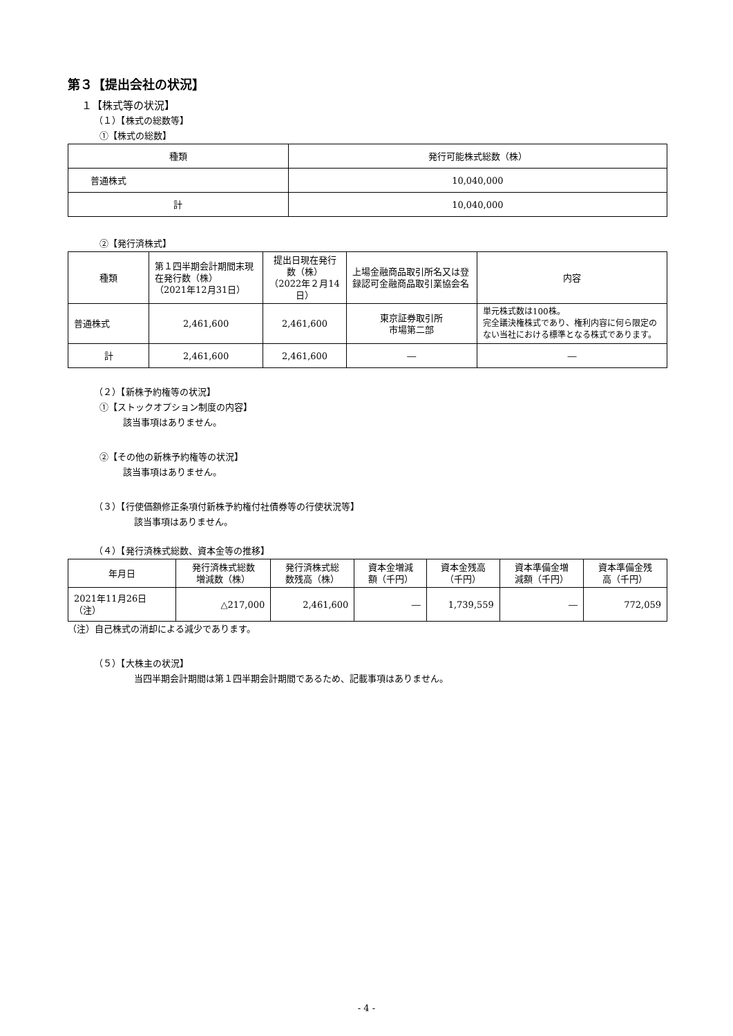第３【提出会社の状況】
１【株式等の状況】
（１）【株式の総数等】
①【株式の総数】
| 種類 | 発行可能株式総数（株） |
| --- | --- |
| 普通株式 | 10,040,000 |
| 計 | 10,040,000 |
②【発行済株式】
| 種類 | 第１四半期会計期間末現在発行数（株） （2021年12月31日） | 提出日現在発行数（株） （2022年２月14日） | 上場金融商品取引所名又は登録認可金融商品取引業協会名 | 内容 |
| --- | --- | --- | --- | --- |
| 普通株式 | 2,461,600 | 2,461,600 | 東京証券取引所 市場第二部 | 単元株式数は100株。 完全議決権株式であり、権利内容に何ら限定のない当社における標準となる株式であります。 |
| 計 | 2,461,600 | 2,461,600 | ― | ― |
（２）【新株予約権等の状況】
①【ストックオプション制度の内容】
該当事項はありません。
②【その他の新株予約権等の状況】
該当事項はありません。
（３）【行使価額修正条項付新株予約権付社債券等の行使状況等】
該当事項はありません。
（４）【発行済株式総数、資本金等の推移】
| 年月日 | 発行済株式総数 増減数（株） | 発行済株式総 数残高（株） | 資本金増減 額（千円） | 資本金残高 （千円） | 資本準備金増 減額（千円） | 資本準備金残 高（千円） |
| --- | --- | --- | --- | --- | --- | --- |
| 2021年11月26日 （注） | △217,000 | 2,461,600 | ― | 1,739,559 | ― | 772,059 |
（注）自己株式の消却による減少であります。
（５）【大株主の状況】
当四半期会計期間は第１四半期会計期間であるため、記載事項はありません。
- 4 -